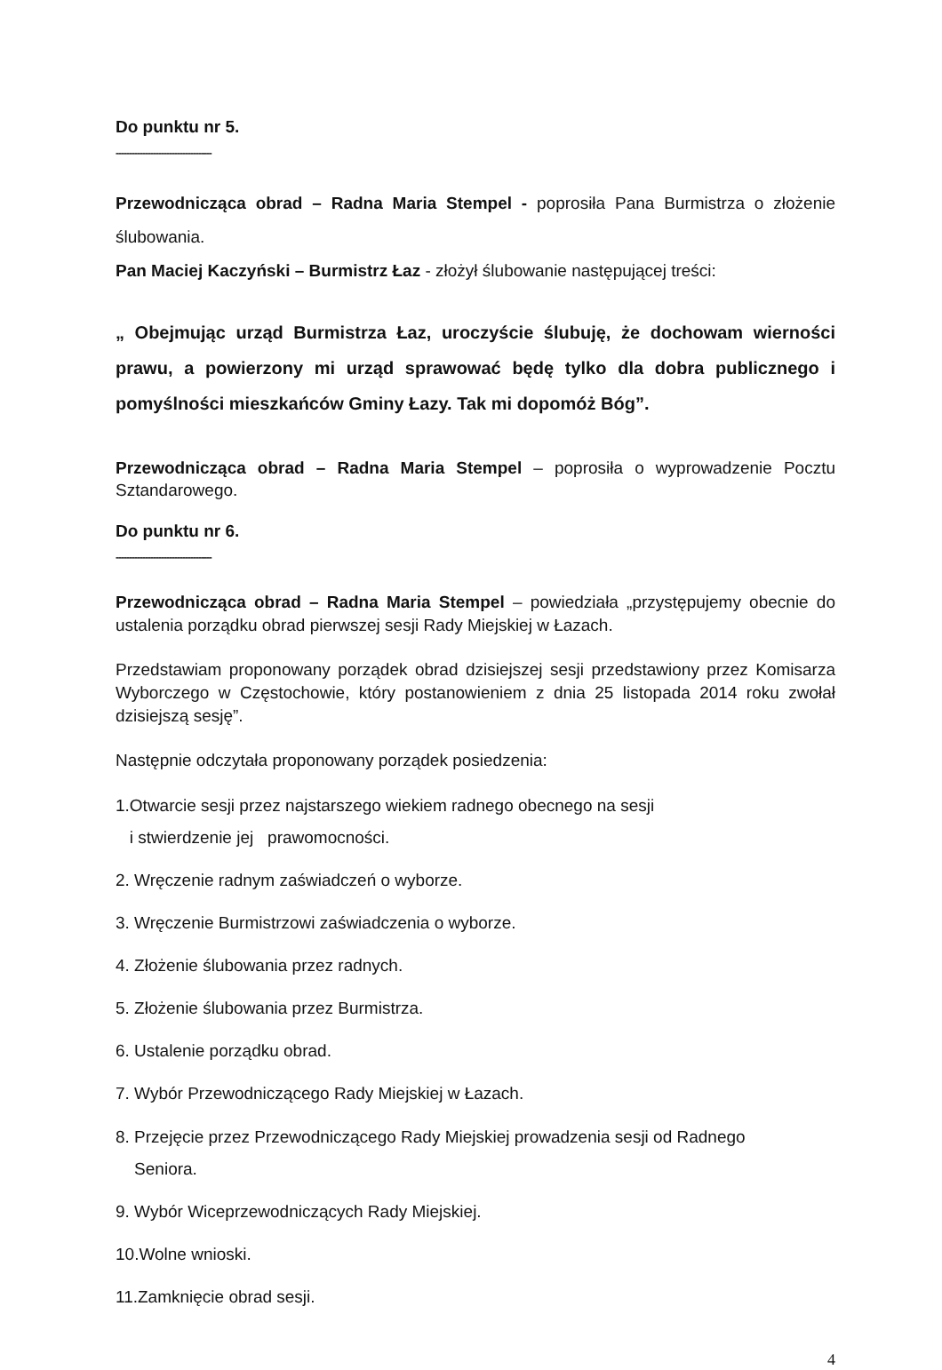Do punktu nr 5.
------------------------------------
Przewodnicząca obrad – Radna Maria Stempel - poprosiła Pana Burmistrza o złożenie ślubowania.
Pan Maciej Kaczyński – Burmistrz Łaz - złożył ślubowanie następującej treści:
„ Obejmując urząd Burmistrza Łaz, uroczyście ślubuję, że dochowam wierności prawu, a powierzony mi urząd sprawować będę tylko dla dobra publicznego i pomyślności mieszkańców Gminy Łazy. Tak mi dopomóż Bóg”.
Przewodnicząca obrad – Radna Maria Stempel – poprosiła o wyprowadzenie Pocztu Sztandarowego.
Do punktu nr 6.
------------------------------------
Przewodnicząca obrad – Radna Maria Stempel – powiedziała „przystępujemy obecnie do ustalenia porządku obrad pierwszej sesji Rady Miejskiej w Łazach.
Przedstawiam proponowany porządek obrad dzisiejszej sesji przedstawiony przez Komisarza Wyborczego w Częstochowie, który postanowieniem z dnia 25 listopada 2014 roku zwołał dzisiejszą sesję”.
Następnie odczytała proponowany porządek posiedzenia:
1.Otwarcie sesji przez najstarszego wiekiem radnego obecnego na sesji
i stwierdzenie jej prawomocności.
2. Wręczenie radnym zaświadczeń o wyborze.
3. Wręczenie Burmistrzowi zaświadczenia o wyborze.
4. Złożenie ślubowania przez radnych.
5. Złożenie ślubowania przez Burmistrza.
6. Ustalenie porządku obrad.
7. Wybór Przewodniczącego Rady Miejskiej w Łazach.
8. Przejęcie przez Przewodniczącego Rady Miejskiej prowadzenia sesji od Radnego
Seniora.
9. Wybór Wiceprzewodniczących Rady Miejskiej.
10.Wolne wnioski.
11.Zamknięcie obrad sesji.
4